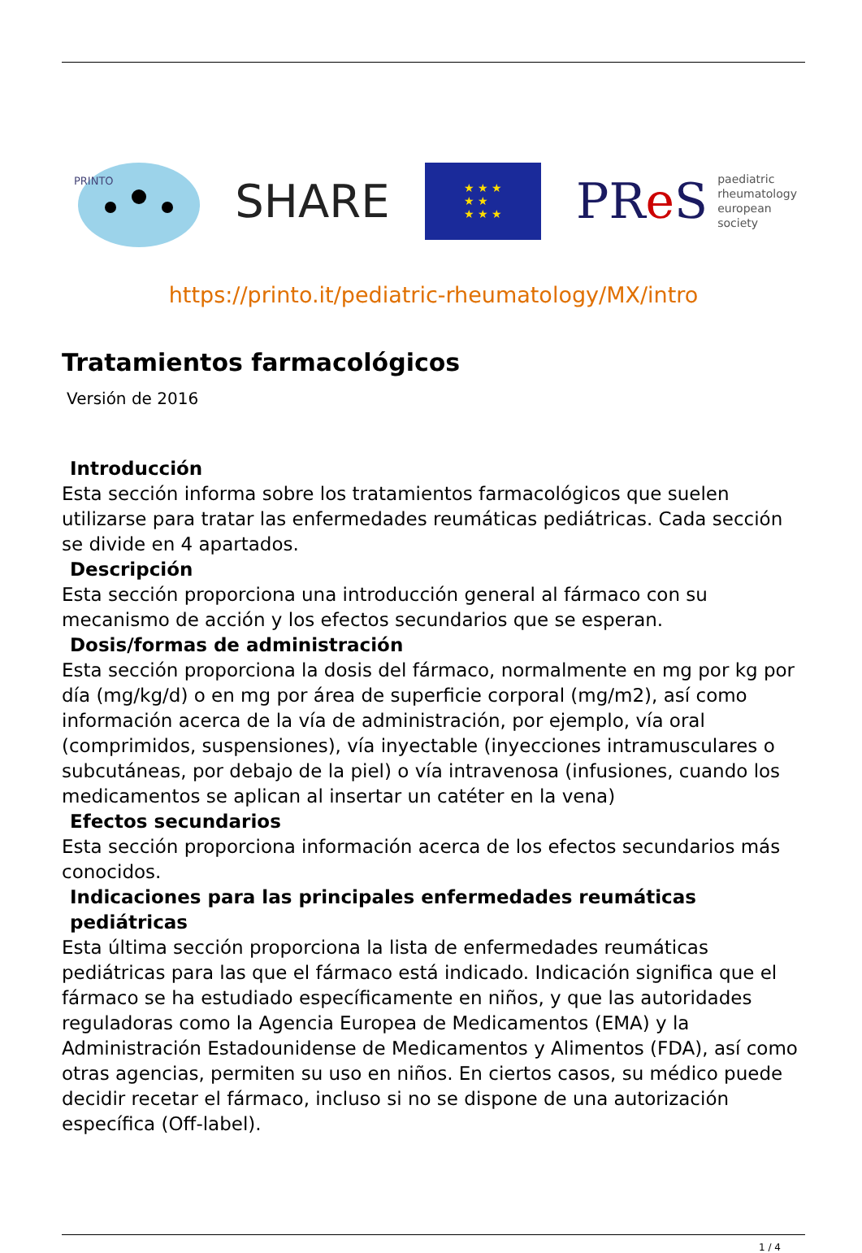PRINTO
SHARE
★ ★ ★
★ ★
★ ★ ★
PRe S paediatric
rheumatology
european
society
https://printo.it/pediatric-rheumatology/MX/intro
Tratamientos farmacológicos
Versión de 2016
Introducción
Esta sección informa sobre los tratamientos farmacológicos que suelen utilizarse para tratar las enfermedades reumáticas pediátricas. Cada sección se divide en 4 apartados.
Descripción
Esta sección proporciona una introducción general al fármaco con su mecanismo de acción y los efectos secundarios que se esperan.
Dosis/formas de administración
Esta sección proporciona la dosis del fármaco, normalmente en mg por kg por día (mg/kg/d) o en mg por área de superficie corporal (mg/m2), así como información acerca de la vía de administración, por ejemplo, vía oral (comprimidos, suspensiones), vía inyectable (inyecciones intramusculares o subcutáneas, por debajo de la piel) o vía intravenosa (infusiones, cuando los medicamentos se aplican al insertar un catéter en la vena)
Efectos secundarios
Esta sección proporciona información acerca de los efectos secundarios más conocidos.
Indicaciones para las principales enfermedades reumáticas pediátricas
Esta última sección proporciona la lista de enfermedades reumáticas pediátricas para las que el fármaco está indicado. Indicación significa que el fármaco se ha estudiado específicamente en niños, y que las autoridades reguladoras como la Agencia Europea de Medicamentos (EMA) y la Administración Estadounidense de Medicamentos y Alimentos (FDA), así como otras agencias, permiten su uso en niños. En ciertos casos, su médico puede decidir recetar el fármaco, incluso si no se dispone de una autorización específica (Off-label).
1 / 4